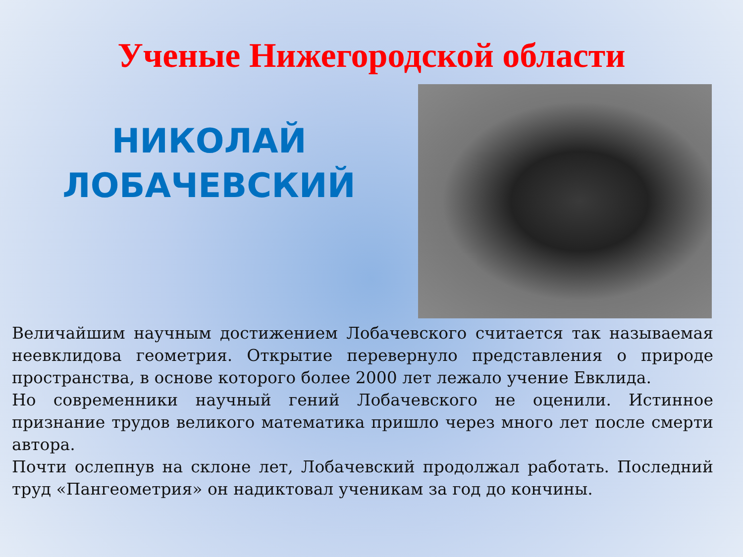Ученые Нижегородской области
НИКОЛАЙ
ЛОБАЧЕВСКИЙ
Величайшим научным достижением Лобачевского считается так называемая неевклидова геометрия. Открытие перевернуло представления о природе пространства, в основе которого более 2000 лет лежало учение Евклида.
Но современники научный гений Лобачевского не оценили. Истинное признание трудов великого математика пришло через много лет после смерти автора.
Почти ослепнув на склоне лет, Лобачевский продолжал работать. Последний труд «Пангеометрия» он надиктовал ученикам за год до кончины.